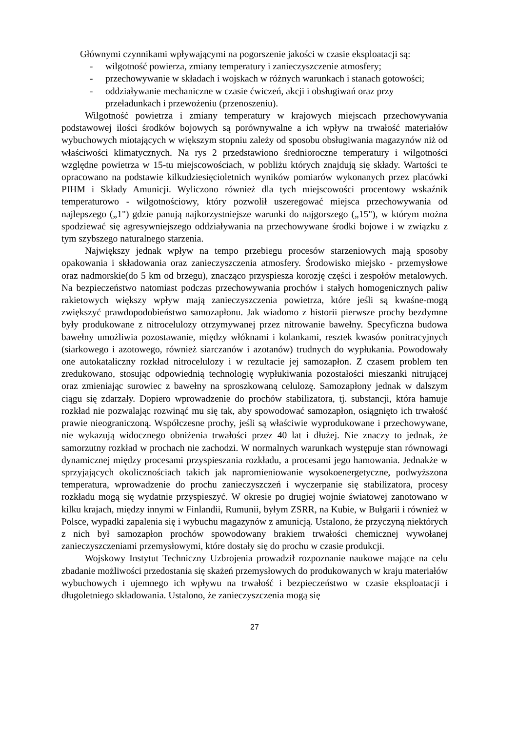Głównymi czynnikami wpływającymi na pogorszenie jakości w czasie eksploatacji są:
- wilgotność powierza, zmiany temperatury i zanieczyszczenie atmosfery;
- przechowywanie w składach i wojskach w różnych warunkach i stanach gotowości;
- oddziaływanie mechaniczne w czasie ćwiczeń, akcji i obsługiwań oraz przy przeładunkach i przewożeniu (przenoszeniu).
Wilgotność powietrza i zmiany temperatury w krajowych miejscach przechowywania podstawowej ilości środków bojowych są porównywalne a ich wpływ na trwałość materiałów wybuchowych miotających w większym stopniu zależy od sposobu obsługiwania magazynów niż od właściwości klimatycznych. Na rys 2 przedstawiono średnioroczne temperatury i wilgotności względne powietrza w 15-tu miejscowościach, w pobliżu których znajdują się składy. Wartości te opracowano na podstawie kilkudziesięcioletnich wyników pomiarów wykonanych przez placówki PIHM i Składy Amunicji. Wyliczono również dla tych miejscowości procentowy wskaźnik temperaturowo - wilgotnościowy, który pozwolił uszeregować miejsca przechowywania od najlepszego („1") gdzie panują najkorzystniejsze warunki do najgorszego („15"), w którym można spodziewać się agresywniejszego oddziaływania na przechowywane środki bojowe i w związku z tym szybszego naturalnego starzenia.
Największy jednak wpływ na tempo przebiegu procesów starzeniowych mają sposoby opakowania i składowania oraz zanieczyszczenia atmosfery. Środowisko miejsko - przemysłowe oraz nadmorskie(do 5 km od brzegu), znacząco przyspiesza korozję części i zespołów metalowych. Na bezpieczeństwo natomiast podczas przechowywania prochów i stałych homogenicznych paliw rakietowych większy wpływ mają zanieczyszczenia powietrza, które jeśli są kwaśne-mogą zwiększyć prawdopodobieństwo samozapłonu. Jak wiadomo z historii pierwsze prochy bezdymne były produkowane z nitrocelulozy otrzymywanej przez nitrowanie bawełny. Specyficzna budowa bawełny umożliwia pozostawanie, między włóknami i kolankami, resztek kwasów ponitracyjnych (siarkowego i azotowego, również siarczanów i azotanów) trudnych do wypłukania. Powodowały one autokataliczny rozkład nitrocelulozy i w rezultacie jej samozapłon. Z czasem problem ten zredukowano, stosując odpowiednią technologię wypłukiwania pozostałości mieszanki nitrującej oraz zmieniając surowiec z bawełny na sproszkowaną celulozę. Samozapłony jednak w dalszym ciągu się zdarzały. Dopiero wprowadzenie do prochów stabilizatora, tj. substancji, która hamuje rozkład nie pozwalając rozwinąć mu się tak, aby spowodować samozapłon, osiągnięto ich trwałość prawie nieograniczoną. Współczesne prochy, jeśli są właściwie wyprodukowane i przechowywane, nie wykazują widocznego obniżenia trwałości przez 40 lat i dłużej. Nie znaczy to jednak, że samorzutny rozkład w prochach nie zachodzi. W normalnych warunkach występuje stan równowagi dynamicznej między procesami przyspieszania rozkładu, a procesami jego hamowania. Jednakże w sprzyjających okolicznościach takich jak napromieniowanie wysokoenergetyczne, podwyższona temperatura, wprowadzenie do prochu zanieczyszczeń i wyczerpanie się stabilizatora, procesy rozkładu mogą się wydatnie przyspieszyć. W okresie po drugiej wojnie światowej zanotowano w kilku krajach, między innymi w Finlandii, Rumunii, byłym ZSRR, na Kubie, w Bułgarii i również w Polsce, wypadki zapalenia się i wybuchu magazynów z amunicją. Ustalono, że przyczyną niektórych z nich był samozapłon prochów spowodowany brakiem trwałości chemicznej wywołanej zanieczyszczeniami przemysłowymi, które dostały się do prochu w czasie produkcji.
Wojskowy Instytut Techniczny Uzbrojenia prowadził rozpoznanie naukowe mające na celu zbadanie możliwości przedostania się skażeń przemysłowych do produkowanych w kraju materiałów wybuchowych i ujemnego ich wpływu na trwałość i bezpieczeństwo w czasie eksploatacji i długoletniego składowania. Ustalono, że zanieczyszczenia mogą się
27